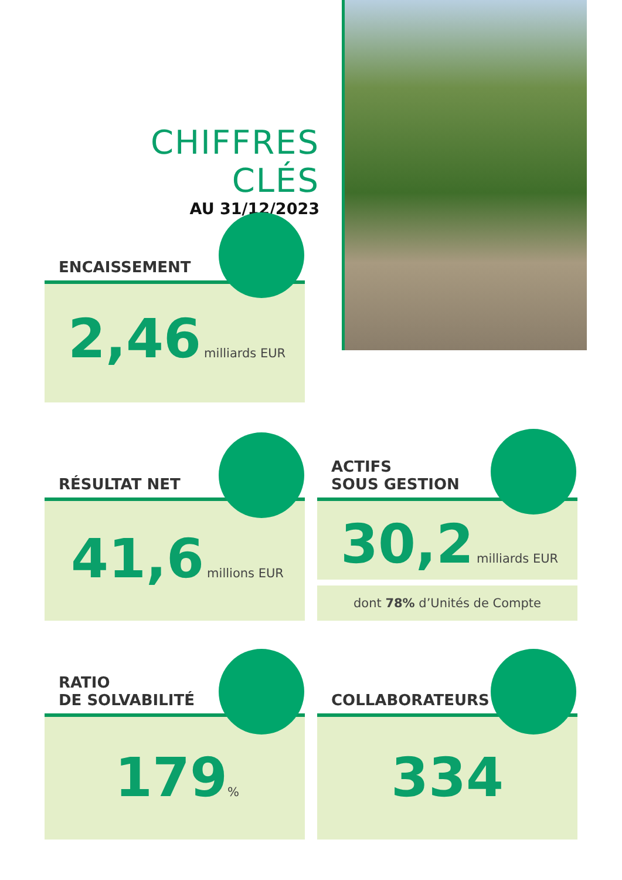CHIFFRES CLÉS
AU 31/12/2023
ENCAISSEMENT
2,46 milliards EUR
RÉSULTAT NET
41,6 millions EUR
ACTIFS
SOUS GESTION
30,2 milliards EUR
dont 78% d’Unités de Compte
RATIO
DE SOLVABILITÉ
179%
COLLABORATEURS
334